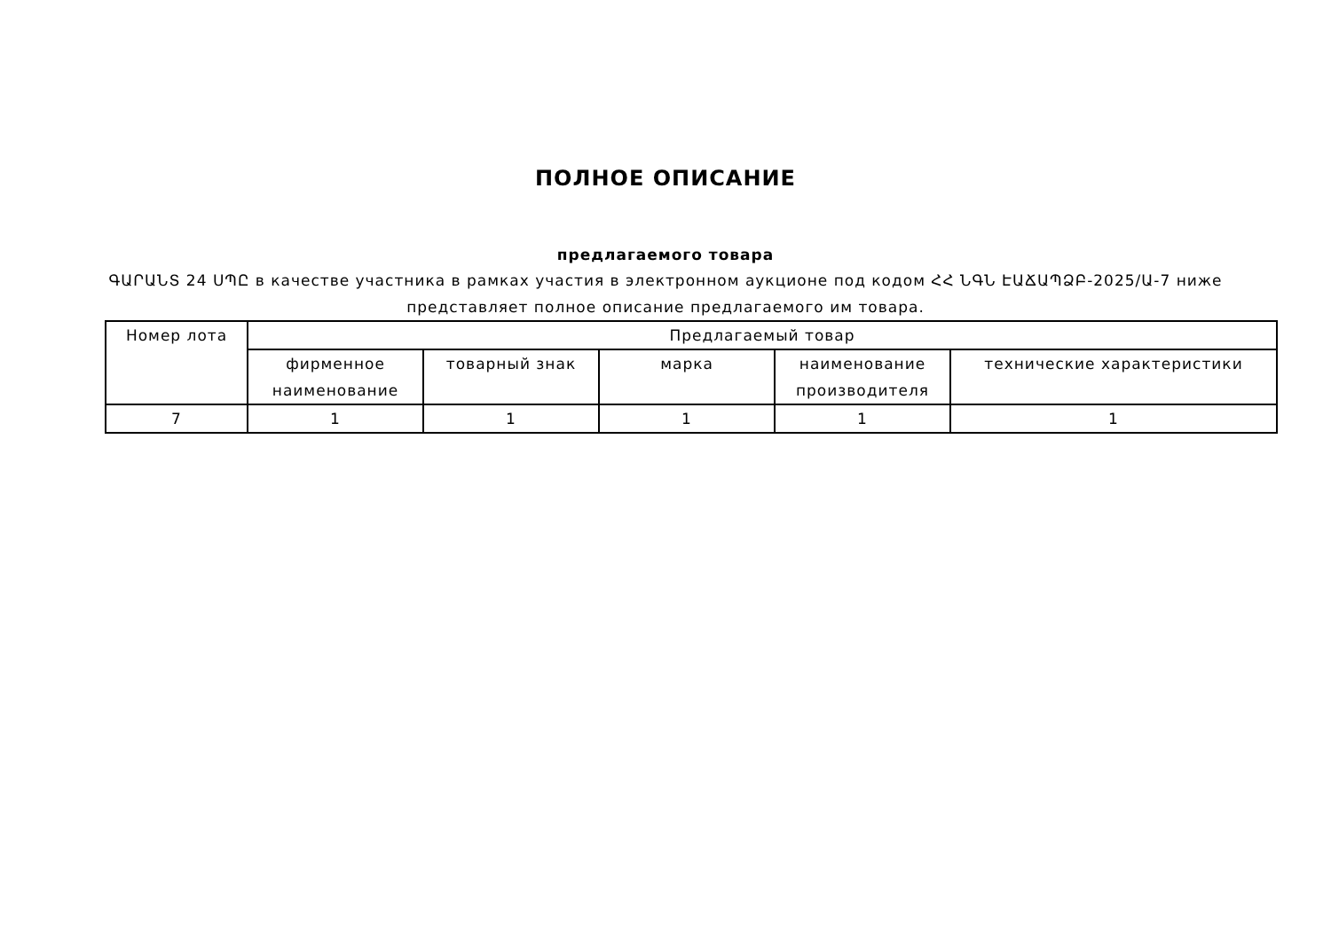ПОЛНОЕ ОПИСАНИЕ
предлагаемого товара
ԳԱՐԱՆՏ 24 ՍՊԸ в качестве участника в рамках участия в электронном аукционе под кодом ՀՀ ՆԳՆ ԷԱՃԱՊՁԲ-2025/Ա-7 ниже представляет полное описание предлагаемого им товара.
| Номер лота | Предлагаемый товар | | | | |
| --- | --- | --- | --- | --- | --- |
| | фирменное наименование | товарный знак | марка | наименование производителя | технические характеристики |
| 7 | 1 | 1 | 1 | 1 | 1 |